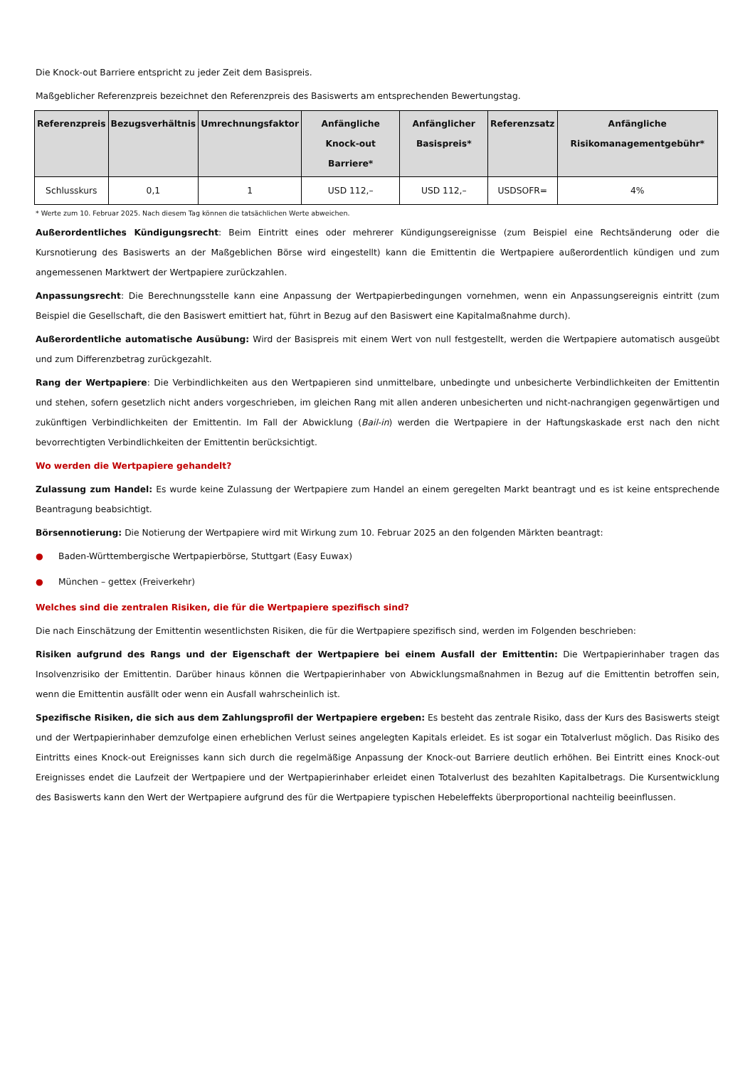Die Knock-out Barriere entspricht zu jeder Zeit dem Basispreis.
Maßgeblicher Referenzpreis bezeichnet den Referenzpreis des Basiswerts am entsprechenden Bewertungstag.
| Referenzpreis | Bezugsverhältnis | Umrechnungsfaktor | Anfängliche Knock-out Barriere* | Anfänglicher Basispreis* | Referenzsatz | Anfängliche Risikomanagementgebühr* |
| --- | --- | --- | --- | --- | --- | --- |
| Schlusskurs | 0,1 | 1 | USD 112,– | USD 112,– | USDSOFR= | 4% |
* Werte zum 10. Februar 2025. Nach diesem Tag können die tatsächlichen Werte abweichen.
Außerordentliches Kündigungsrecht: Beim Eintritt eines oder mehrerer Kündigungsereignisse (zum Beispiel eine Rechtsänderung oder die Kursnotierung des Basiswerts an der Maßgeblichen Börse wird eingestellt) kann die Emittentin die Wertpapiere außerordentlich kündigen und zum angemessenen Marktwert der Wertpapiere zurückzahlen.
Anpassungsrecht: Die Berechnungsstelle kann eine Anpassung der Wertpapierbedingungen vornehmen, wenn ein Anpassungsereignis eintritt (zum Beispiel die Gesellschaft, die den Basiswert emittiert hat, führt in Bezug auf den Basiswert eine Kapitalmaßnahme durch).
Außerordentliche automatische Ausübung: Wird der Basispreis mit einem Wert von null festgestellt, werden die Wertpapiere automatisch ausgeübt und zum Differenzbetrag zurückgezahlt.
Rang der Wertpapiere: Die Verbindlichkeiten aus den Wertpapieren sind unmittelbare, unbedingte und unbesicherte Verbindlichkeiten der Emittentin und stehen, sofern gesetzlich nicht anders vorgeschrieben, im gleichen Rang mit allen anderen unbesicherten und nicht-nachrangigen gegenwärtigen und zukünftigen Verbindlichkeiten der Emittentin. Im Fall der Abwicklung (Bail-in) werden die Wertpapiere in der Haftungskaskade erst nach den nicht bevorrechtigten Verbindlichkeiten der Emittentin berücksichtigt.
Wo werden die Wertpapiere gehandelt?
Zulassung zum Handel: Es wurde keine Zulassung der Wertpapiere zum Handel an einem geregelten Markt beantragt und es ist keine entsprechende Beantragung beabsichtigt.
Börsennotierung: Die Notierung der Wertpapiere wird mit Wirkung zum 10. Februar 2025 an den folgenden Märkten beantragt:
● Baden-Württembergische Wertpapierbörse, Stuttgart (Easy Euwax)
● München – gettex (Freiverkehr)
Welches sind die zentralen Risiken, die für die Wertpapiere spezifisch sind?
Die nach Einschätzung der Emittentin wesentlichsten Risiken, die für die Wertpapiere spezifisch sind, werden im Folgenden beschrieben:
Risiken aufgrund des Rangs und der Eigenschaft der Wertpapiere bei einem Ausfall der Emittentin: Die Wertpapierinhaber tragen das Insolvenzrisiko der Emittentin. Darüber hinaus können die Wertpapierinhaber von Abwicklungsmaßnahmen in Bezug auf die Emittentin betroffen sein, wenn die Emittentin ausfällt oder wenn ein Ausfall wahrscheinlich ist.
Spezifische Risiken, die sich aus dem Zahlungsprofil der Wertpapiere ergeben: Es besteht das zentrale Risiko, dass der Kurs des Basiswerts steigt und der Wertpapierinhaber demzufolge einen erheblichen Verlust seines angelegten Kapitals erleidet. Es ist sogar ein Totalverlust möglich. Das Risiko des Eintritts eines Knock-out Ereignisses kann sich durch die regelmäßige Anpassung der Knock-out Barriere deutlich erhöhen. Bei Eintritt eines Knock-out Ereignisses endet die Laufzeit der Wertpapiere und der Wertpapierinhaber erleidet einen Totalverlust des bezahlten Kapitalbetrags. Die Kursentwicklung des Basiswerts kann den Wert der Wertpapiere aufgrund des für die Wertpapiere typischen Hebeleffekts überproportional nachteilig beeinflussen.